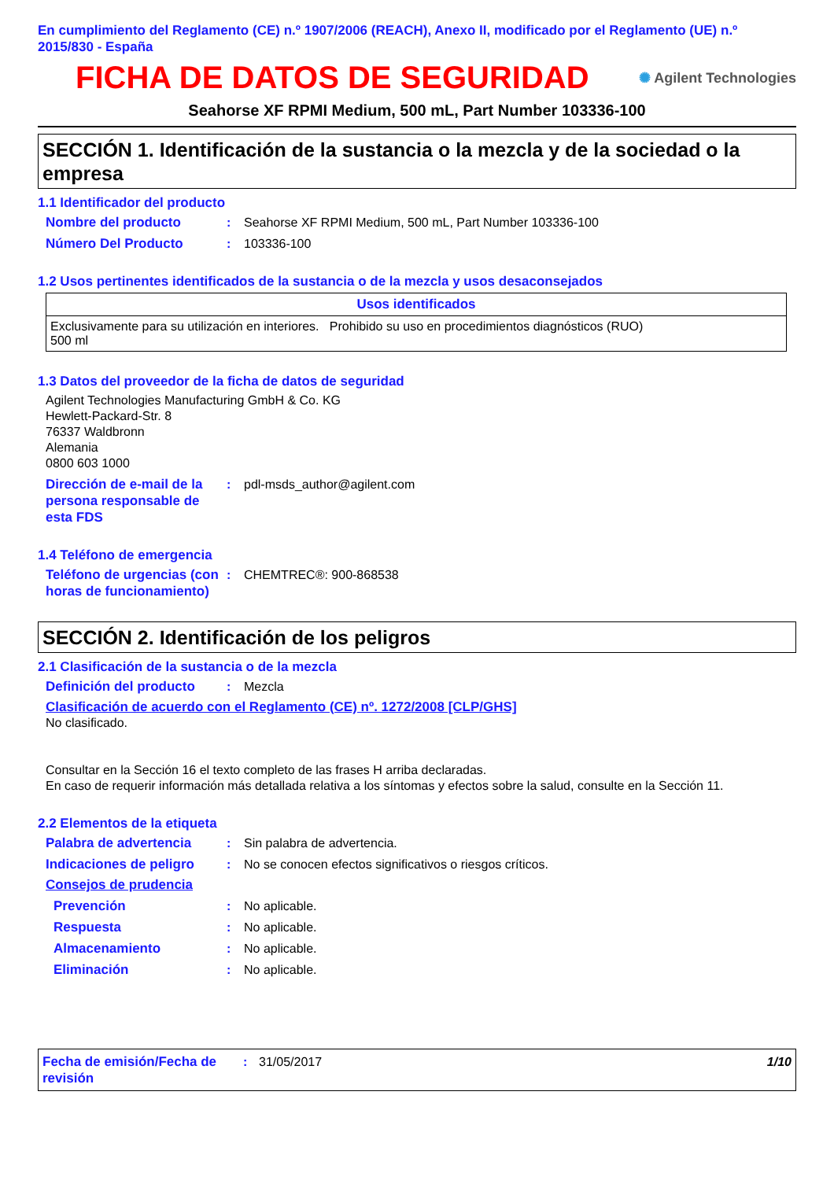En cumplimiento del Reglamento (CE) n.º 1907/2006 (REACH), Anexo II, modificado por el Reglamento (UE) n.º 2015/830 - España
FICHA DE DATOS DE SEGURIDAD
✺ Agilent Technologies
Seahorse XF RPMI Medium, 500 mL, Part Number 103336-100
SECCIÓN 1. Identificación de la sustancia o la mezcla y de la sociedad o la empresa
1.1 Identificador del producto
Nombre del producto: Seahorse XF RPMI Medium, 500 mL, Part Number 103336-100
Número Del Producto: 103336-100
1.2 Usos pertinentes identificados de la sustancia o de la mezcla y usos desaconsejados
| Usos identificados |
| --- |
| Exclusivamente para su utilización en interiores. Prohibido su uso en procedimientos diagnósticos (RUO) 500 ml |
1.3 Datos del proveedor de la ficha de datos de seguridad
Agilent Technologies Manufacturing GmbH & Co. KG
Hewlett-Packard-Str. 8
76337 Waldbronn
Alemania
0800 603 1000
Dirección de e-mail de la persona responsable de esta FDS: pdl-msds_author@agilent.com
1.4 Teléfono de emergencia
Teléfono de urgencias (con horas de funcionamiento): CHEMTREC®: 900-868538
SECCIÓN 2. Identificación de los peligros
2.1 Clasificación de la sustancia o de la mezcla
Definición del producto: Mezcla
Clasificación de acuerdo con el Reglamento (CE) nº. 1272/2008 [CLP/GHS]
No clasificado.
Consultar en la Sección 16 el texto completo de las frases H arriba declaradas.
En caso de requerir información más detallada relativa a los síntomas y efectos sobre la salud, consulte en la Sección 11.
2.2 Elementos de la etiqueta
Palabra de advertencia: Sin palabra de advertencia.
Indicaciones de peligro: No se conocen efectos significativos o riesgos críticos.
Consejos de prudencia
Prevención: No aplicable.
Respuesta: No aplicable.
Almacenamiento: No aplicable.
Eliminación: No aplicable.
Fecha de emisión/Fecha de revisión: 31/05/2017 1/10